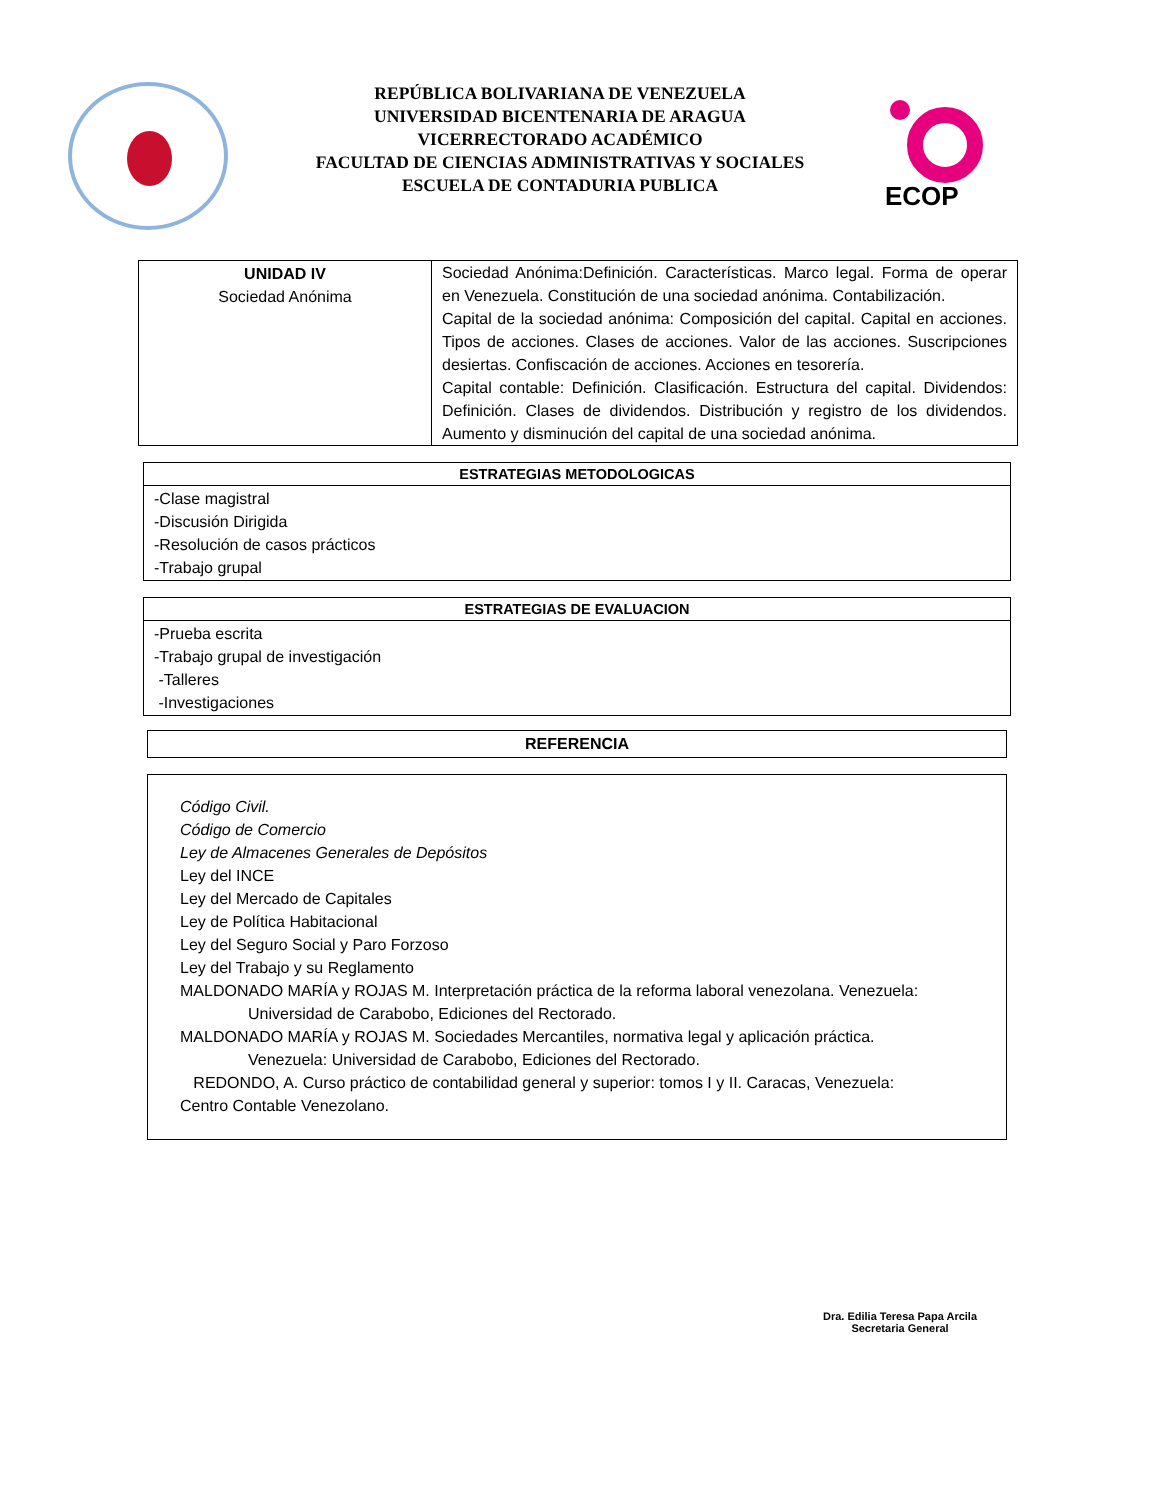REPÚBLICA BOLIVARIANA DE VENEZUELA
UNIVERSIDAD BICENTENARIA DE ARAGUA
VICERRECTORADO ACADÉMICO
FACULTAD DE CIENCIAS ADMINISTRATIVAS Y SOCIALES
ESCUELA DE CONTADURIA PUBLICA
ECOP
| UNIDAD IV Sociedad Anónima | Sociedad Anónima:Definición. Características. Marco legal. Forma de operar en Venezuela. Constitución de una sociedad anónima. Contabilización. Capital de la sociedad anónima: Composición del capital. Capital en acciones. Tipos de acciones. Clases de acciones. Valor de las acciones. Suscripciones desiertas. Confiscación de acciones. Acciones en tesorería. Capital contable: Definición. Clasificación. Estructura del capital. Dividendos: Definición. Clases de dividendos. Distribución y registro de los dividendos. Aumento y disminución del capital de una sociedad anónima. |
| ESTRATEGIAS METODOLOGICAS |
| --- |
| -Clase magistral -Discusión Dirigida -Resolución de casos prácticos -Trabajo grupal |
| ESTRATEGIAS DE EVALUACION |
| --- |
| -Prueba escrita -Trabajo grupal de investigación -Talleres -Investigaciones |
| REFERENCIA |
| --- |
Código Civil.
Código de Comercio
Ley de Almacenes Generales de Depósitos
Ley del INCE
Ley del Mercado de Capitales
Ley de Política Habitacional
Ley del Seguro Social y Paro Forzoso
Ley del Trabajo y su Reglamento
MALDONADO MARÍA y ROJAS M. Interpretación práctica de la reforma laboral venezolana. Venezuela:
Universidad de Carabobo, Ediciones del Rectorado.
MALDONADO MARÍA y ROJAS M. Sociedades Mercantiles, normativa legal y aplicación práctica.
Venezuela: Universidad de Carabobo, Ediciones del Rectorado.
REDONDO, A. Curso práctico de contabilidad general y superior: tomos I y II. Caracas, Venezuela:
Centro Contable Venezolano.
Dra. Edilia Teresa Papa Arcila
Secretaria General